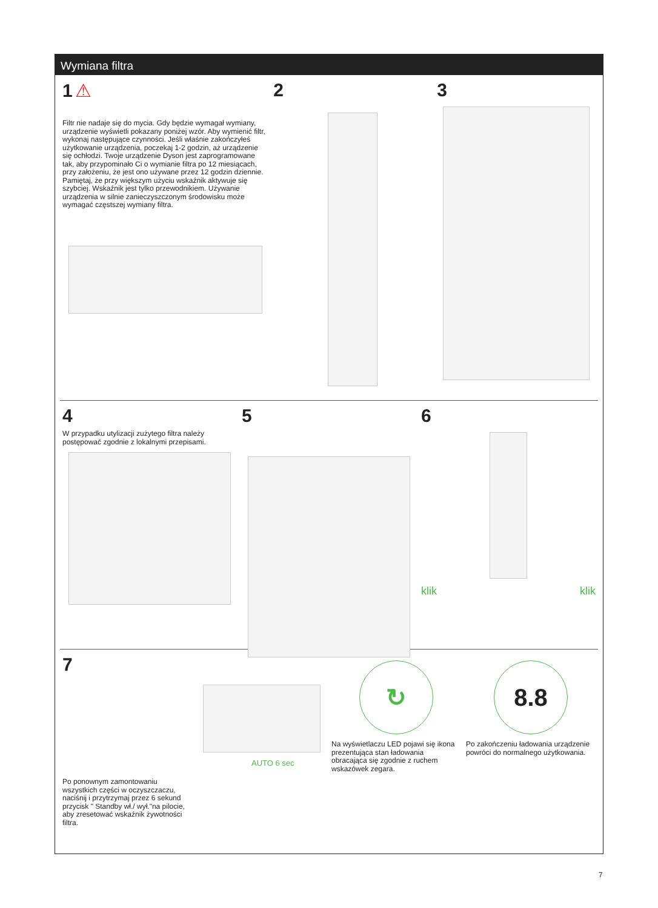Wymiana filtra
1 ⚠
Filtr nie nadaje się do mycia. Gdy będzie wymagał wymiany, urządzenie wyświetli pokazany poniżej wzór. Aby wymienić filtr, wykonaj następujące czynności. Jeśli właśnie zakończyłeś użytkowanie urządzenia, poczekaj 1-2 godzin, aż urządzenie się ochłodzi. Twoje urządzenie Dyson jest zaprogramowane tak, aby przypominało Ci o wymianie filtra po 12 miesiącach, przy założeniu, że jest ono używane przez 12 godzin dziennie. Pamiętaj, że przy większym użyciu wskaźnik aktywuje się szybciej. Wskaźnik jest tylko przewodnikiem. Używanie urządzenia w silnie zanieczyszczonym środowisku może wymagać częstszej wymiany filtra.
2 3
4
W przypadku utylizacji zużytego filtra należy postępować zgodnie z lokalnymi przepisami.
5 6
klik klik
7
Po ponownym zamontowaniu wszystkich części w oczyszczaczu, naciśnij i przytrzymaj przez 6 sekund przycisk " Standby wł./ wył."na pilocie, aby zresetować wskaźnik żywotności filtra.
AUTO 6 sec
↻
Na wyświetlaczu LED pojawi się ikona prezentująca stan ładowania obracająca się zgodnie z ruchem wskazówek zegara.
8.8
Po zakończeniu ładowania urządzenie powróci do normalnego użytkowania.
7